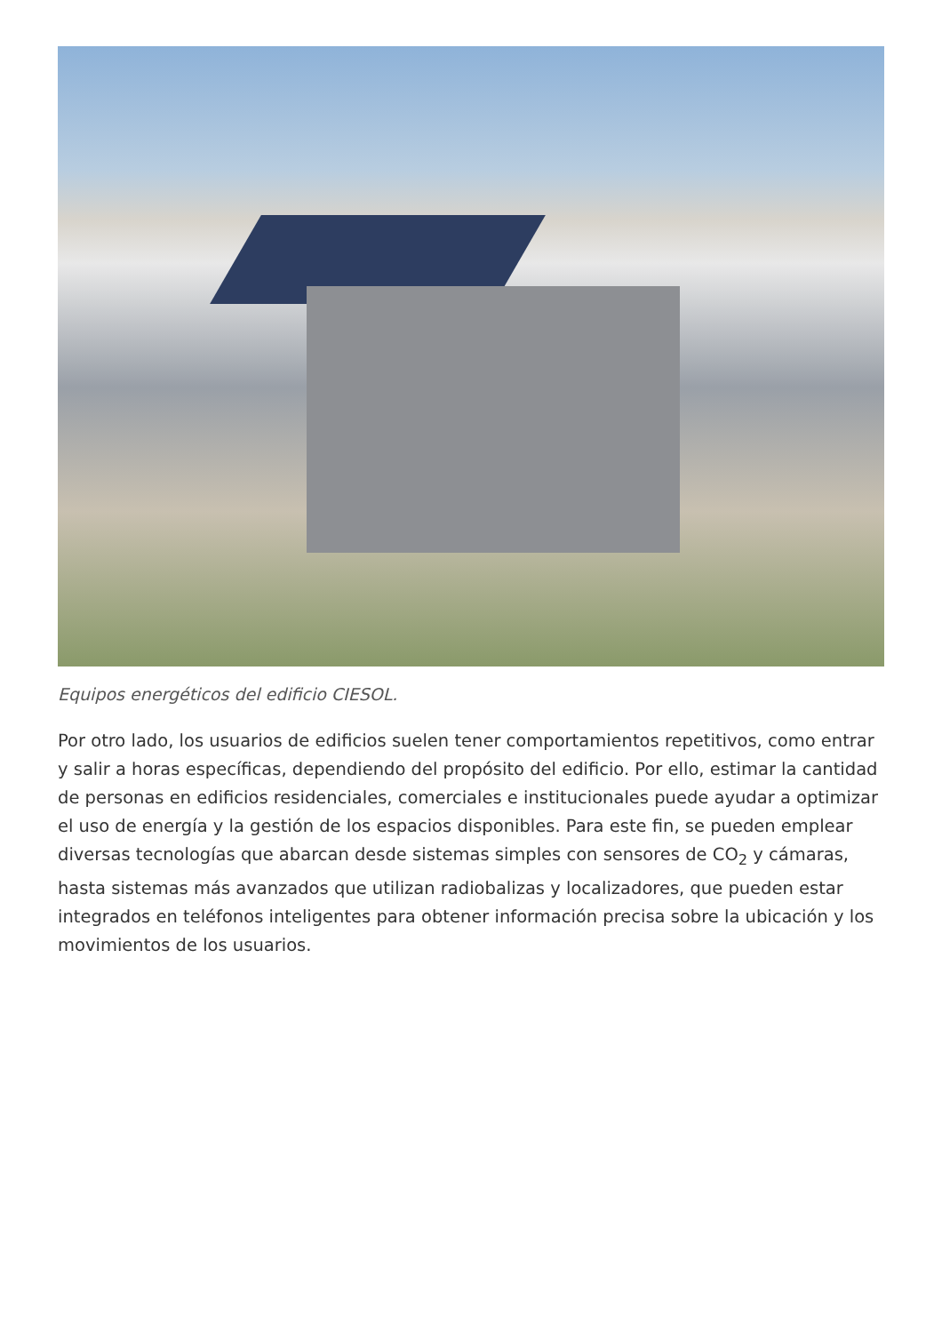Equipos energéticos del edificio CIESOL.
Por otro lado, los usuarios de edificios suelen tener comportamientos repetitivos, como entrar y salir a horas específicas, dependiendo del propósito del edificio. Por ello, estimar la cantidad de personas en edificios residenciales, comerciales e institucionales puede ayudar a optimizar el uso de energía y la gestión de los espacios disponibles. Para este fin, se pueden emplear diversas tecnologías que abarcan desde sistemas simples con sensores de CO<sub>2</sub> y cámaras, hasta sistemas más avanzados que utilizan radiobalizas y localizadores, que pueden estar integrados en teléfonos inteligentes para obtener información precisa sobre la ubicación y los movimientos de los usuarios.